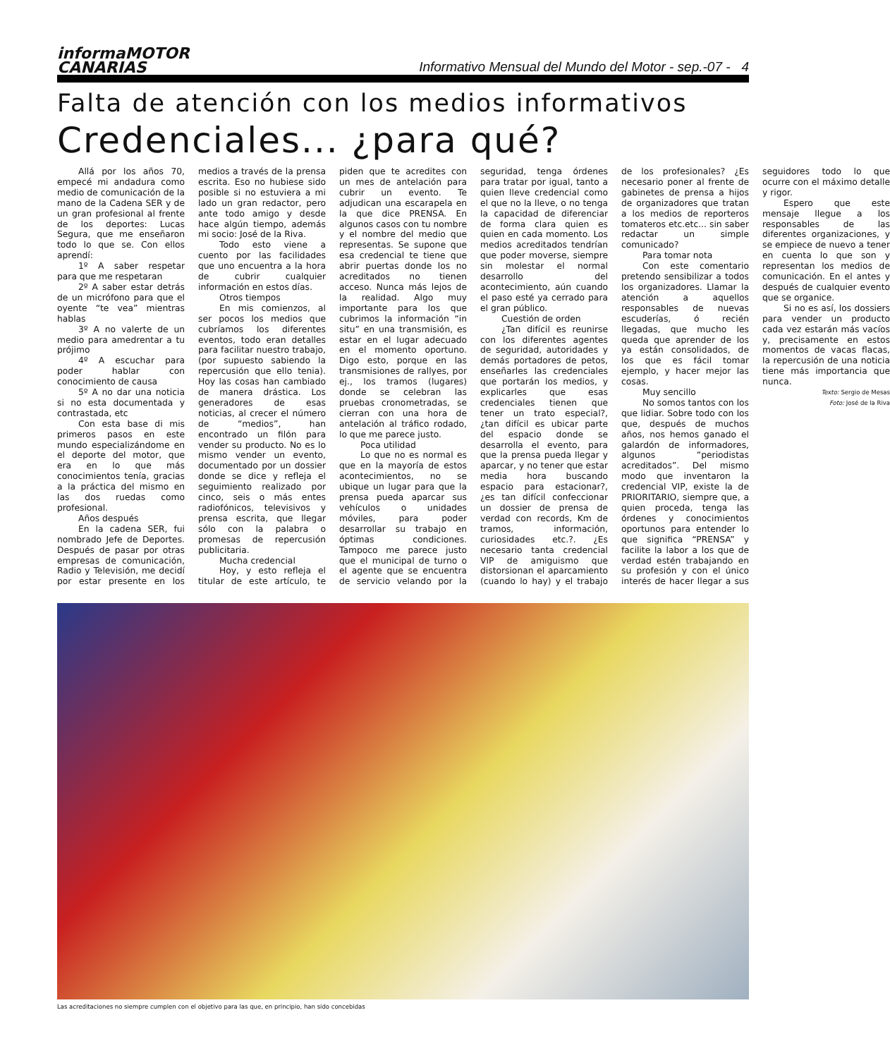informaMOTOR
CANARIAS
Informativo Mensual del Mundo del Motor - sep.-07 - 4
Falta de atención con los medios informativos
Credenciales... ¿para qué?
Allá por los años 70, empecé mi andadura como medio de comunicación de la mano de la Cadena SER y de un gran profesional al frente de los deportes: Lucas Segura, que me enseñaron todo lo que se. Con ellos aprendí:
1º A saber respetar para que me respetaran
2º A saber estar detrás de un micrófono para que el oyente “te vea” mientras hablas
3º A no valerte de un medio para amedrentar a tu prójimo
4º A escuchar para poder hablar con conocimiento de causa
5º A no dar una noticia si no esta documentada y contrastada, etc
Con esta base di mis primeros pasos en este mundo especializándome en el deporte del motor, que era en lo que más conocimientos tenía, gracias a la práctica del mismo en las dos ruedas como profesional.
Años después
En la cadena SER, fui nombrado Jefe de Deportes. Después de pasar por otras empresas de comunicación, Radio y Televisión, me decidí por estar presente en los medios a través de la prensa escrita. Eso no hubiese sido posible si no estuviera a mi lado un gran redactor, pero ante todo amigo y desde hace algún tiempo, además mi socio: José de la Riva.
Todo esto viene a cuento por las facilidades que uno encuentra a la hora de cubrir cualquier información en estos días.
Otros tiempos
En mis comienzos, al ser pocos los medios que cubríamos los diferentes eventos, todo eran detalles para facilitar nuestro trabajo, (por supuesto sabiendo la repercusión que ello tenia). Hoy las cosas han cambiado de manera drástica. Los generadores de esas noticias, al crecer el número de “medios”, han encontrado un filón para vender su producto. No es lo mismo vender un evento, documentado por un dossier donde se dice y refleja el seguimiento realizado por cinco, seis o más entes radiofónicos, televisivos y prensa escrita, que llegar sólo con la palabra o promesas de repercusión publicitaria.
Mucha credencial
Hoy, y esto refleja el titular de este artículo, te piden que te acredites con un mes de antelación para cubrir un evento. Te adjudican una escarapela en la que dice PRENSA. En algunos casos con tu nombre y el nombre del medio que representas. Se supone que esa credencial te tiene que abrir puertas donde los no acreditados no tienen acceso. Nunca más lejos de la realidad. Algo muy importante para los que cubrimos la información “in situ” en una transmisión, es estar en el lugar adecuado en el momento oportuno. Digo esto, porque en las transmisiones de rallyes, por ej., los tramos (lugares) donde se celebran las pruebas cronometradas, se cierran con una hora de antelación al tráfico rodado, lo que me parece justo.
Poca utilidad
Lo que no es normal es que en la mayoría de estos acontecimientos, no se ubique un lugar para que la prensa pueda aparcar sus vehículos o unidades móviles, para poder desarrollar su trabajo en óptimas condiciones. Tampoco me parece justo que el municipal de turno o el agente que se encuentra de servicio velando por la seguridad, tenga órdenes para tratar por igual, tanto a quien lleve credencial como el que no la lleve, o no tenga la capacidad de diferenciar de forma clara quien es quien en cada momento. Los medios acreditados tendrían que poder moverse, siempre sin molestar el normal desarrollo del acontecimiento, aún cuando el paso esté ya cerrado para el gran público.
Cuestión de orden
¿Tan difícil es reunirse con los diferentes agentes de seguridad, autoridades y demás portadores de petos, enseñarles las credenciales que portarán los medios, y explicarles que esas credenciales tienen que tener un trato especial?, ¿tan difícil es ubicar parte del espacio donde se desarrolla el evento, para que la prensa pueda llegar y aparcar, y no tener que estar media hora buscando espacio para estacionar?, ¿es tan difícil confeccionar un dossier de prensa de verdad con records, Km de tramos, información, curiosidades etc.?. ¿Es necesario tanta credencial VIP de amiguismo que distorsionan el aparcamiento (cuando lo hay) y el trabajo de los profesionales? ¿Es necesario poner al frente de gabinetes de prensa a hijos de organizadores que tratan a los medios de reporteros tomateros etc.etc... sin saber redactar un simple comunicado?
Para tomar nota
Con este comentario pretendo sensibilizar a todos los organizadores. Llamar la atención a aquellos responsables de nuevas escuderías, ó recién llegadas, que mucho les queda que aprender de los ya están consolidados, de los que es fácil tomar ejemplo, y hacer mejor las cosas.
Muy sencillo
No somos tantos con los que lidiar. Sobre todo con los que, después de muchos años, nos hemos ganado el galardón de informadores, algunos “periodistas acreditados”. Del mismo modo que inventaron la credencial VIP, existe la de PRIORITARIO, siempre que, a quien proceda, tenga las órdenes y conocimientos oportunos para entender lo que significa “PRENSA” y facilite la labor a los que de verdad estén trabajando en su profesión y con el único interés de hacer llegar a sus seguidores todo lo que ocurre con el máximo detalle y rigor.
Espero que este mensaje llegue a los responsables de las diferentes organizaciones, y se empiece de nuevo a tener en cuenta lo que son y representan los medios de comunicación. En el antes y después de cualquier evento que se organice.
Si no es así, los dossiers para vender un producto cada vez estarán más vacíos y, precisamente en estos momentos de vacas flacas, la repercusión de una noticia tiene más importancia que nunca.
Texto: Sergio de Mesas
Foto: José de la Riva
Las acreditaciones no siempre cumplen con el objetivo para las que, en principio, han sido concebidas